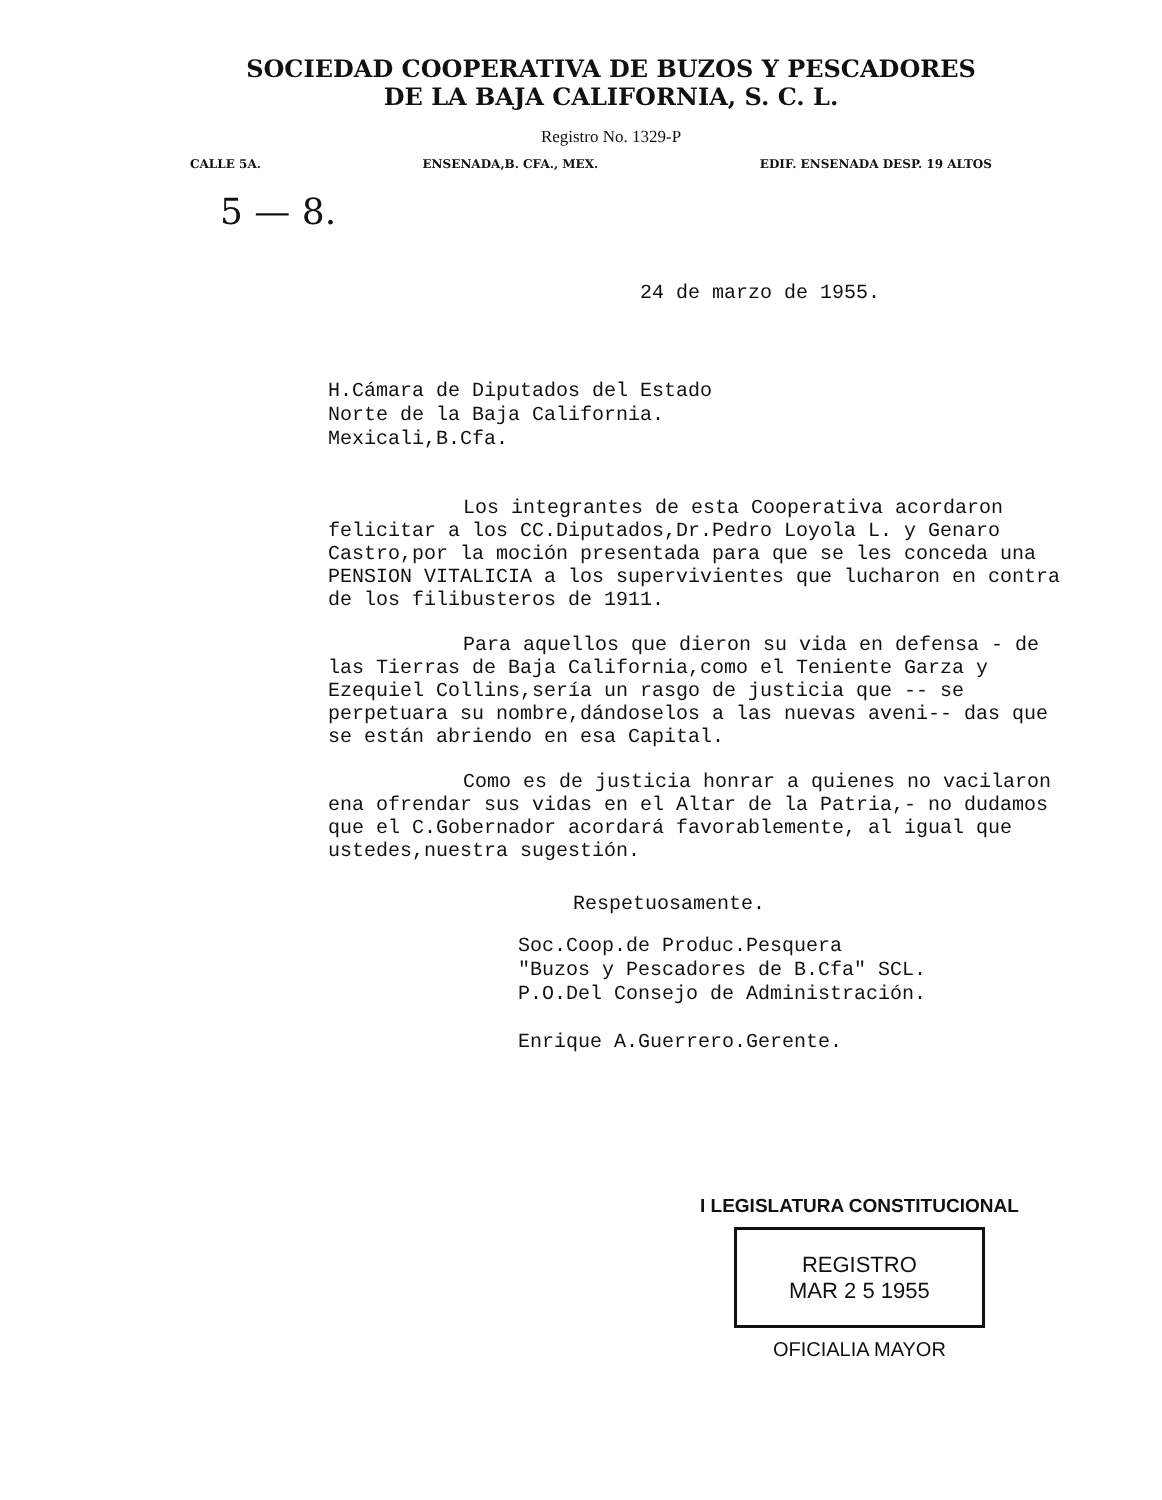SOCIEDAD COOPERATIVA DE BUZOS Y PESCADORES
DE LA BAJA CALIFORNIA, S. C. L.
Registro No. 1329-P
CALLE 5A. ENSENADA,B. CFA., MEX. EDIF. ENSENADA DESP. 19 ALTOS
5 — 8.
24 de marzo de 1955.
H.Cámara de Diputados del Estado
Norte de la Baja California.
Mexicali,B.Cfa.
Los integrantes de esta Cooperativa acordaron felicitar a los CC.Diputados,Dr.Pedro Loyola L. y Genaro Castro,por la moción presentada para que se les conceda una PENSION VITALICIA a los supervivientes que lucharon en contra de los filibusteros de 1911.
Para aquellos que dieron su vida en defensa - de las Tierras de Baja California,como el Teniente Garza y Ezequiel Collins,sería un rasgo de justicia que -- se perpetuara su nombre,dándoselos a las nuevas aveni-- das que se están abriendo en esa Capital.
Como es de justicia honrar a quienes no vacilaron ena ofrendar sus vidas en el Altar de la Patria,- no dudamos que el C.Gobernador acordará favorablemente, al igual que ustedes,nuestra sugestión.
Respetuosamente.
Soc.Coop.de Produc.Pesquera
"Buzos y Pescadores de B.Cfa" SCL.
P.O.Del Consejo de Administración.
Enrique A.Guerrero.Gerente.
I LEGISLATURA CONSTITUCIONAL
REGISTRO
MAR 2 5 1955
OFICIALIA MAYOR